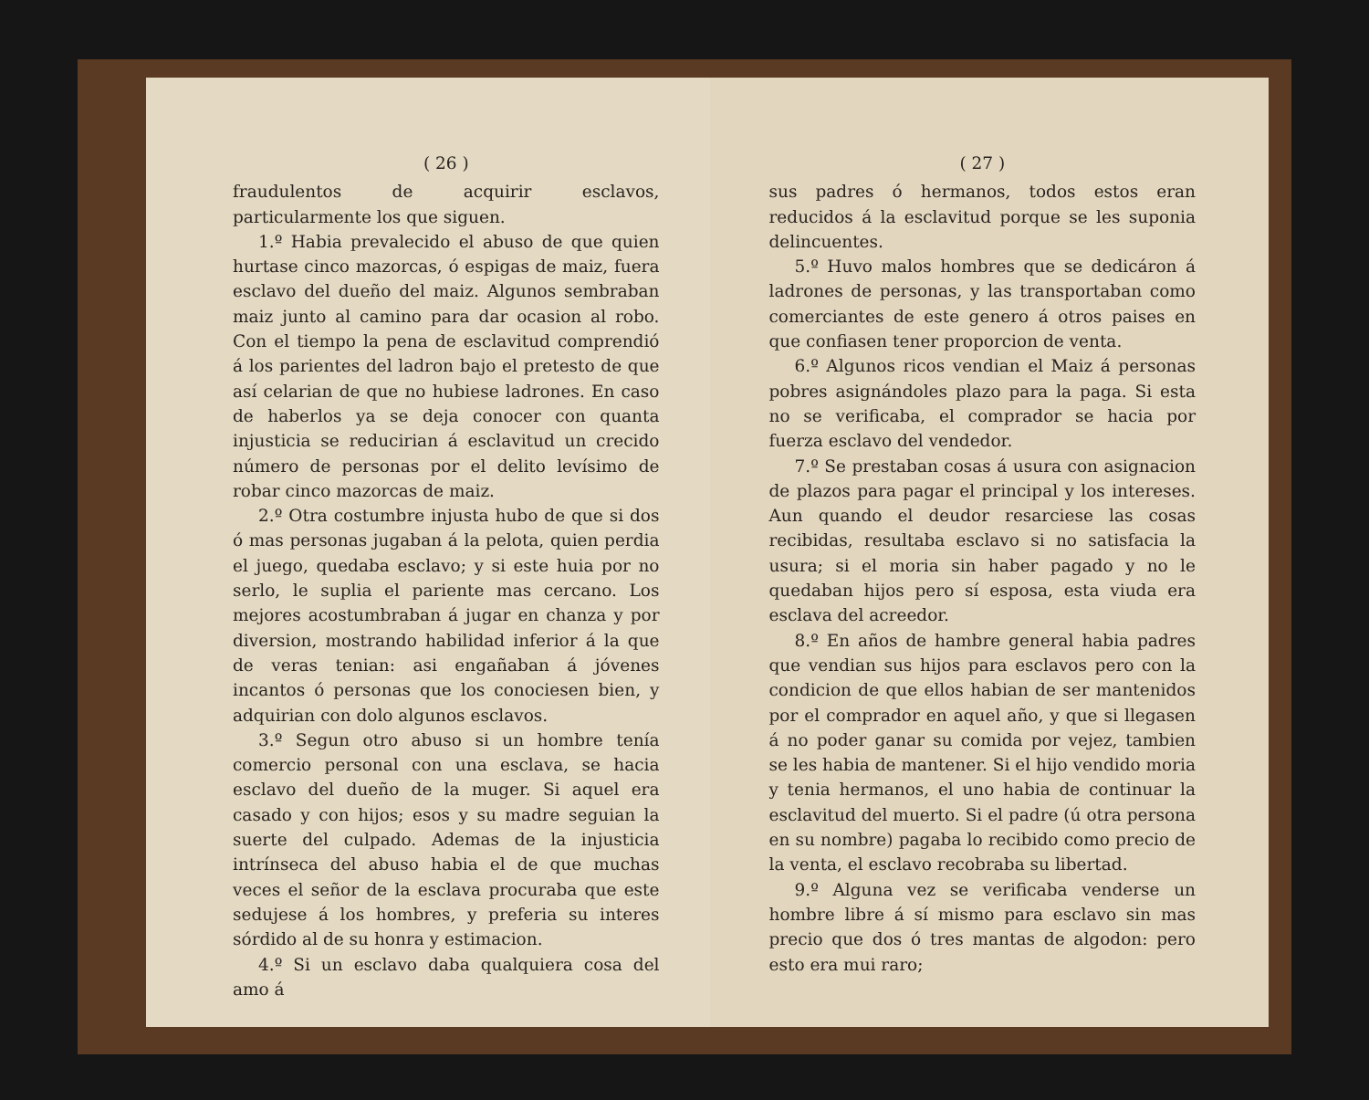( 26 )
fraudulentos de acquirir esclavos, particularmente los que siguen.
1.º Habia prevalecido el abuso de que quien hurtase cinco mazorcas, ó espigas de maiz, fuera esclavo del dueño del maiz. Algunos sembraban maiz junto al camino para dar ocasion al robo. Con el tiempo la pena de esclavitud comprendió á los parientes del ladron bajo el pretesto de que así celarian de que no hubiese ladrones. En caso de haberlos ya se deja conocer con quanta injusticia se reducirian á esclavitud un crecido número de personas por el delito levísimo de robar cinco mazorcas de maiz.
2.º Otra costumbre injusta hubo de que si dos ó mas personas jugaban á la pelota, quien perdia el juego, quedaba esclavo; y si este huia por no serlo, le suplia el pariente mas cercano. Los mejores acostumbraban á jugar en chanza y por diversion, mostrando habilidad inferior á la que de veras tenian: asi engañaban á jóvenes incantos ó personas que los conociesen bien, y adquirian con dolo algunos esclavos.
3.º Segun otro abuso si un hombre tenía comercio personal con una esclava, se hacia esclavo del dueño de la muger. Si aquel era casado y con hijos; esos y su madre seguian la suerte del culpado. Ademas de la injusticia intrínseca del abuso habia el de que muchas veces el señor de la esclava procuraba que este sedujese á los hombres, y preferia su interes sórdido al de su honra y estimacion.
4.º Si un esclavo daba qualquiera cosa del amo á
( 27 )
sus padres ó hermanos, todos estos eran reducidos á la esclavitud porque se les suponia delincuentes.
5.º Huvo malos hombres que se dedicáron á ladrones de personas, y las transportaban como comerciantes de este genero á otros paises en que confiasen tener proporcion de venta.
6.º Algunos ricos vendian el Maiz á personas pobres asignándoles plazo para la paga. Si esta no se verificaba, el comprador se hacia por fuerza esclavo del vendedor.
7.º Se prestaban cosas á usura con asignacion de plazos para pagar el principal y los intereses. Aun quando el deudor resarciese las cosas recibidas, resultaba esclavo si no satisfacia la usura; si el moria sin haber pagado y no le quedaban hijos pero sí esposa, esta viuda era esclava del acreedor.
8.º En años de hambre general habia padres que vendian sus hijos para esclavos pero con la condicion de que ellos habian de ser mantenidos por el comprador en aquel año, y que si llegasen á no poder ganar su comida por vejez, tambien se les habia de mantener. Si el hijo vendido moria y tenia hermanos, el uno habia de continuar la esclavitud del muerto. Si el padre (ú otra persona en su nombre) pagaba lo recibido como precio de la venta, el esclavo recobraba su libertad.
9.º Alguna vez se verificaba venderse un hombre libre á sí mismo para esclavo sin mas precio que dos ó tres mantas de algodon: pero esto era mui raro;